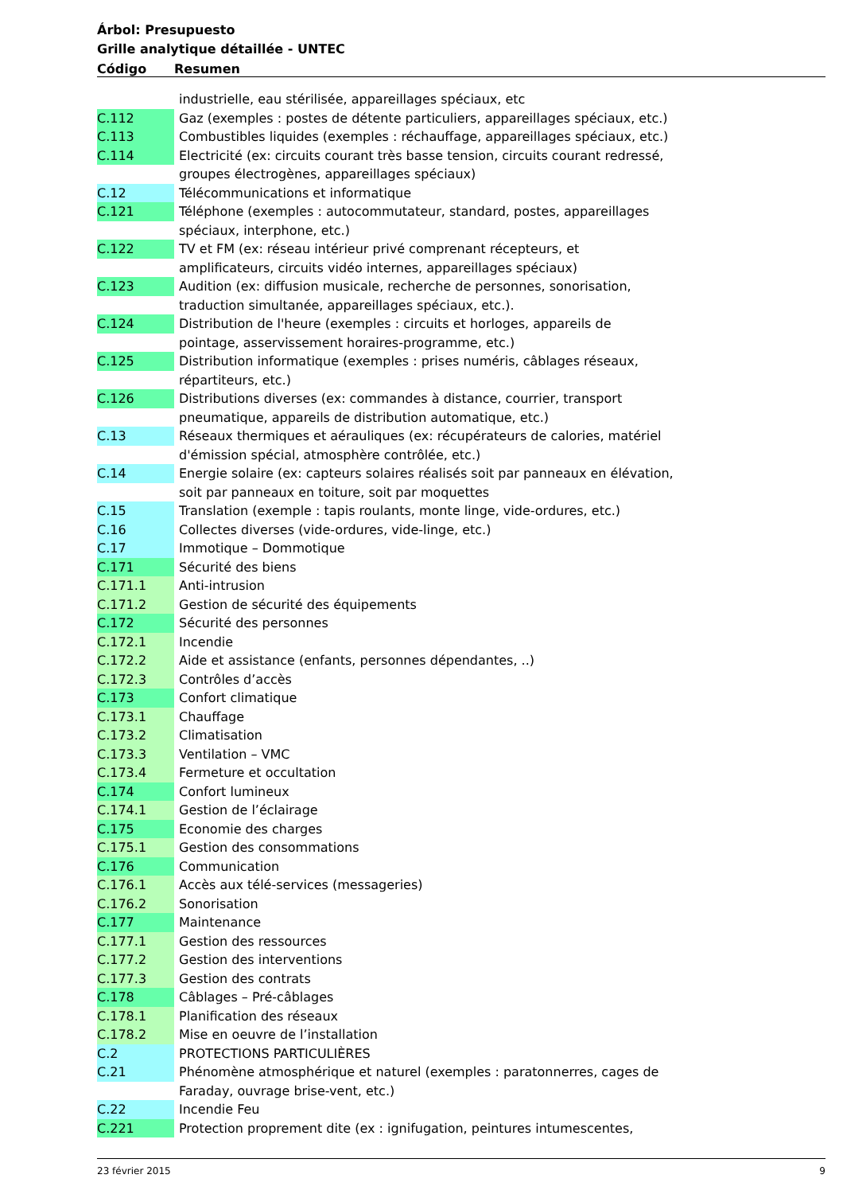Árbol: Presupuesto
Grille analytique détaillée - UNTEC
| Código | Resumen |
| --- | --- |
| | industrielle, eau stérilisée, appareillages spéciaux, etc |
| C.112 | Gaz (exemples : postes de détente particuliers, appareillages spéciaux, etc.) |
| C.113 | Combustibles liquides (exemples : réchauffage, appareillages spéciaux, etc.) |
| C.114 | Electricité (ex: circuits courant très basse tension, circuits courant redressé, groupes électrogènes, appareillages spéciaux) |
| C.12 | Télécommunications et informatique |
| C.121 | Téléphone (exemples : autocommutateur, standard, postes, appareillages spéciaux, interphone, etc.) |
| C.122 | TV et FM (ex: réseau intérieur privé comprenant récepteurs, et amplificateurs, circuits vidéo internes, appareillages spéciaux) |
| C.123 | Audition (ex: diffusion musicale, recherche de personnes, sonorisation, traduction simultanée, appareillages spéciaux, etc.). |
| C.124 | Distribution de l'heure (exemples : circuits et horloges, appareils de pointage, asservissement horaires-programme, etc.) |
| C.125 | Distribution informatique (exemples : prises numéris, câblages réseaux, répartiteurs, etc.) |
| C.126 | Distributions diverses (ex: commandes à distance, courrier, transport pneumatique, appareils de distribution automatique, etc.) |
| C.13 | Réseaux thermiques et aérauliques (ex: récupérateurs de calories, matériel d'émission spécial, atmosphère contrôlée, etc.) |
| C.14 | Energie solaire (ex: capteurs solaires réalisés soit par panneaux en élévation, soit par panneaux en toiture, soit par moquettes |
| C.15 | Translation (exemple : tapis roulants, monte linge, vide-ordures, etc.) |
| C.16 | Collectes diverses (vide-ordures, vide-linge, etc.) |
| C.17 | Immotique – Dommotique |
| C.171 | Sécurité des biens |
| C.171.1 | Anti-intrusion |
| C.171.2 | Gestion de sécurité des équipements |
| C.172 | Sécurité des personnes |
| C.172.1 | Incendie |
| C.172.2 | Aide et assistance (enfants, personnes dépendantes, ..) |
| C.172.3 | Contrôles d’accès |
| C.173 | Confort climatique |
| C.173.1 | Chauffage |
| C.173.2 | Climatisation |
| C.173.3 | Ventilation – VMC |
| C.173.4 | Fermeture et occultation |
| C.174 | Confort lumineux |
| C.174.1 | Gestion de l’éclairage |
| C.175 | Economie des charges |
| C.175.1 | Gestion des consommations |
| C.176 | Communication |
| C.176.1 | Accès aux télé-services (messageries) |
| C.176.2 | Sonorisation |
| C.177 | Maintenance |
| C.177.1 | Gestion des ressources |
| C.177.2 | Gestion des interventions |
| C.177.3 | Gestion des contrats |
| C.178 | Câblages – Pré-câblages |
| C.178.1 | Planification des réseaux |
| C.178.2 | Mise en oeuvre de l’installation |
| C.2 | PROTECTIONS PARTICULIÈRES |
| C.21 | Phénomène atmosphérique et naturel (exemples : paratonnerres, cages de Faraday, ouvrage brise-vent, etc.) |
| C.22 | Incendie Feu |
| C.221 | Protection proprement dite (ex : ignifugation, peintures intumescentes, |
23 février 2015 9